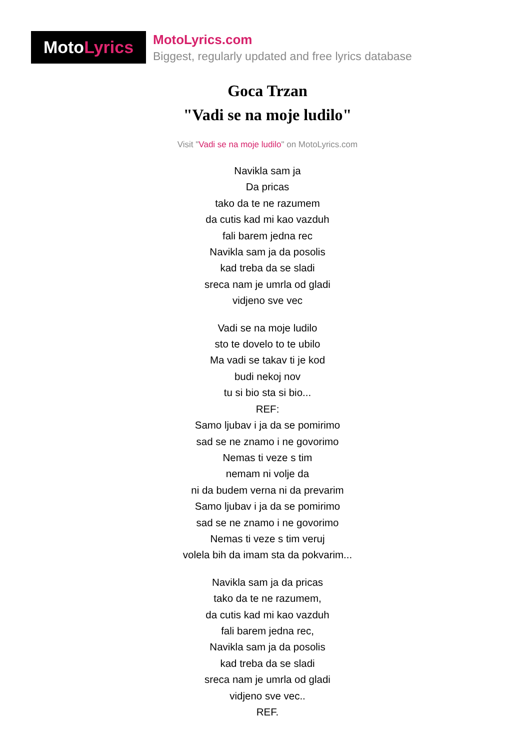Moto Lyrics
MotoLyrics.com
Biggest, regularly updated and free lyrics database
Goca Trzan
"Vadi se na moje ludilo"
Visit "Vadi se na moje ludilo" on MotoLyrics.com
Navikla sam ja
Da pricas
tako da te ne razumem
da cutis kad mi kao vazduh
fali barem jedna rec
Navikla sam ja da posolis
kad treba da se sladi
sreca nam je umrla od gladi
vidjeno sve vec
Vadi se na moje ludilo
sto te dovelo to te ubilo
Ma vadi se takav ti je kod
budi nekoj nov
tu si bio sta si bio...
REF:
Samo ljubav i ja da se pomirimo
sad se ne znamo i ne govorimo
Nemas ti veze s tim
nemam ni volje da
ni da budem verna ni da prevarim
Samo ljubav i ja da se pomirimo
sad se ne znamo i ne govorimo
Nemas ti veze s tim veruj
volela bih da imam sta da pokvarim...
Navikla sam ja da pricas
tako da te ne razumem,
da cutis kad mi kao vazduh
fali barem jedna rec,
Navikla sam ja da posolis
kad treba da se sladi
sreca nam je umrla od gladi
vidjeno sve vec..
REF.